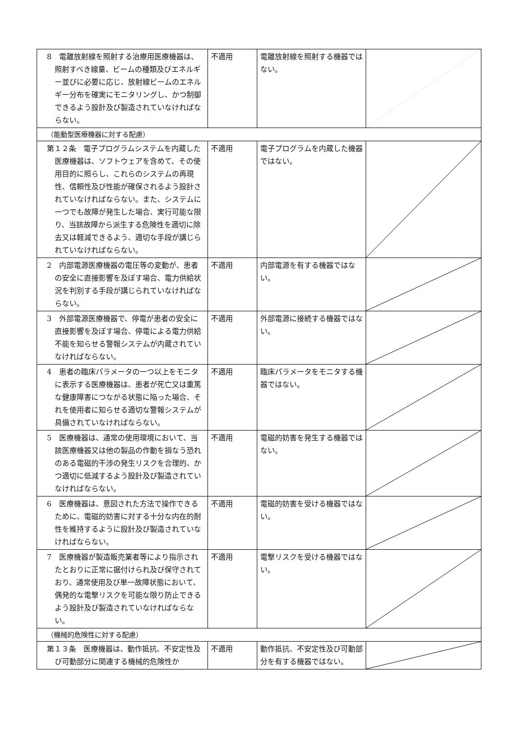| 8 電離放射線を照射する治療用医療機器は、照射すべき線量、ビームの種類及びエネルギー並びに必要に応じ、放射線ビームのエネルギー分布を確実にモニタリングし、かつ制御できるよう設計及び製造されていなければならない。 | 不適用 | 電離放射線を照射する機器ではない。 | |
| （能動型医療機器に対する配慮） | | | |
| 第１２条 電子プログラムシステムを内蔵した医療機器は、ソフトウェアを含めて、その使用目的に照らし、これらのシステムの再現性、信頼性及び性能が確保されるよう設計されていなければならない。また、システムに一つでも故障が発生した場合、実行可能な限り、当該故障から派生する危険性を適切に除去又は軽減できるよう、適切な手段が講じられていなければならない。 | 不適用 | 電子プログラムを内蔵した機器ではない。 | |
| 2 内部電源医療機器の電圧等の変動が、患者の安全に直接影響を及ぼす場合、電力供給状況を判別する手段が講じられていなければならない。 | 不適用 | 内部電源を有する機器ではない。 | |
| 3 外部電源医療機器で、停電が患者の安全に直接影響を及ぼす場合、停電による電力供給不能を知らせる警報システムが内蔵されていなければならない。 | 不適用 | 外部電源に接続する機器ではない。 | |
| 4 患者の臨床パラメータの一つ以上をモニタに表示する医療機器は、患者が死亡又は重篤な健康障害につながる状態に陥った場合、それを使用者に知らせる適切な警報システムが具備されていなければならない。 | 不適用 | 臨床パラメータをモニタする機器ではない。 | |
| 5 医療機器は、通常の使用環境において、当該医療機器又は他の製品の作動を損なう恐れのある電磁的干渉の発生リスクを合理的、かつ適切に低減するよう設計及び製造されていなければならない。 | 不適用 | 電磁的妨害を発生する機器ではない。 | |
| 6 医療機器は、意図された方法で操作できるために、電磁的妨害に対する十分な内在的耐性を維持するように設計及び製造されていなければならない。 | 不適用 | 電磁的妨害を受ける機器ではない。 | |
| 7 医療機器が製造販売業者等により指示されたとおりに正常に据付けられ及び保守されており、通常使用及び単一故障状態において、偶発的な電撃リスクを可能な限り防止できるよう設計及び製造されていなければならない。 | 不適用 | 電撃リスクを受ける機器ではない。 | |
| （機械的危険性に対する配慮） | | | |
| 第１３条 医療機器は、動作抵抗、不安定性及び可動部分に関連する機械的危険性か | 不適用 | 動作抵抗、不安定性及び可動部分を有する機器ではない。 | |